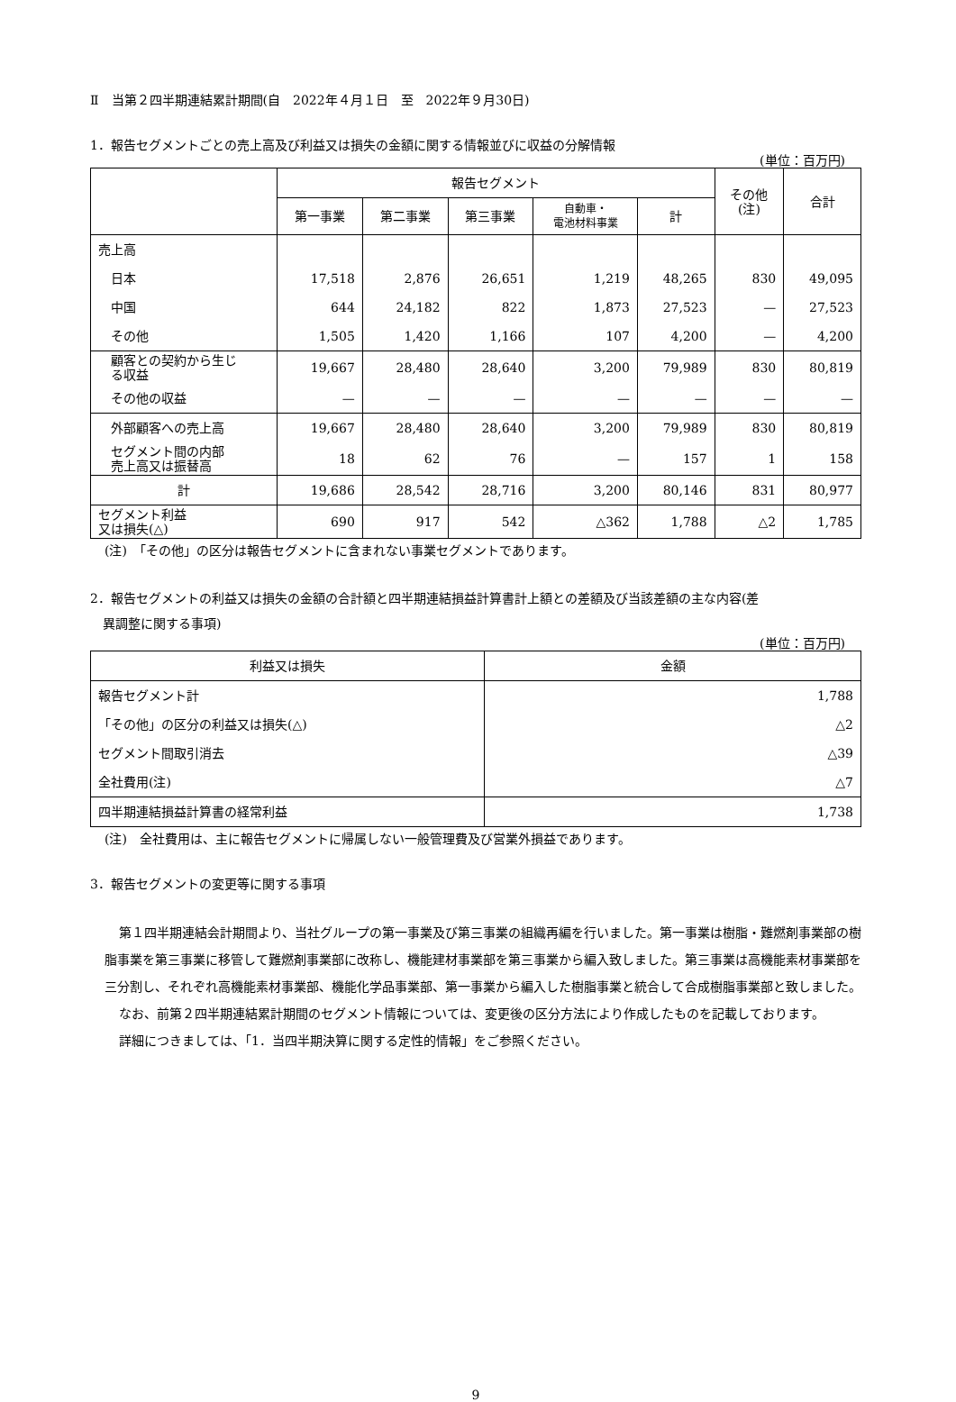Ⅱ　当第２四半期連結累計期間(自　2022年４月１日　至　2022年９月30日)
1．報告セグメントごとの売上高及び利益又は損失の金額に関する情報並びに収益の分解情報
(単位：百万円)
| | 報告セグメント | | | | | その他 (注) | 合計 |
| --- | --- | --- | --- | --- | --- | --- | --- |
| | 第一事業 | 第二事業 | 第三事業 | 自動車・ 電池材料事業 | 計 | | |
| 売上高 | | | | | | | |
| 日本 | 17,518 | 2,876 | 26,651 | 1,219 | 48,265 | 830 | 49,095 |
| 中国 | 644 | 24,182 | 822 | 1,873 | 27,523 | — | 27,523 |
| その他 | 1,505 | 1,420 | 1,166 | 107 | 4,200 | — | 4,200 |
| 顧客との契約から生じ る収益 | 19,667 | 28,480 | 28,640 | 3,200 | 79,989 | 830 | 80,819 |
| その他の収益 | — | — | — | — | — | — | — |
| 外部顧客への売上高 | 19,667 | 28,480 | 28,640 | 3,200 | 79,989 | 830 | 80,819 |
| セグメント間の内部 売上高又は振替高 | 18 | 62 | 76 | — | 157 | 1 | 158 |
| 計 | 19,686 | 28,542 | 28,716 | 3,200 | 80,146 | 831 | 80,977 |
| セグメント利益 又は損失(△) | 690 | 917 | 542 | △362 | 1,788 | △2 | 1,785 |
(注)　「その他」の区分は報告セグメントに含まれない事業セグメントであります。
2．報告セグメントの利益又は損失の金額の合計額と四半期連結損益計算書計上額との差額及び当該差額の主な内容(差
　異調整に関する事項)
(単位：百万円)
| 利益又は損失 | 金額 |
| --- | --- |
| 報告セグメント計 | 1,788 |
| 「その他」の区分の利益又は損失(△) | △2 |
| セグメント間取引消去 | △39 |
| 全社費用(注) | △7 |
| 四半期連結損益計算書の経常利益 | 1,738 |
(注)　全社費用は、主に報告セグメントに帰属しない一般管理費及び営業外損益であります。
3．報告セグメントの変更等に関する事項
第１四半期連結会計期間より、当社グループの第一事業及び第三事業の組織再編を行いました。第一事業は樹脂・難燃剤事業部の樹脂事業を第三事業に移管して難燃剤事業部に改称し、機能建材事業部を第三事業から編入致しました。第三事業は高機能素材事業部を三分割し、それぞれ高機能素材事業部、機能化学品事業部、第一事業から編入した樹脂事業と統合して合成樹脂事業部と致しました。
なお、前第２四半期連結累計期間のセグメント情報については、変更後の区分方法により作成したものを記載しております。
詳細につきましては、「1．当四半期決算に関する定性的情報」をご参照ください。
9